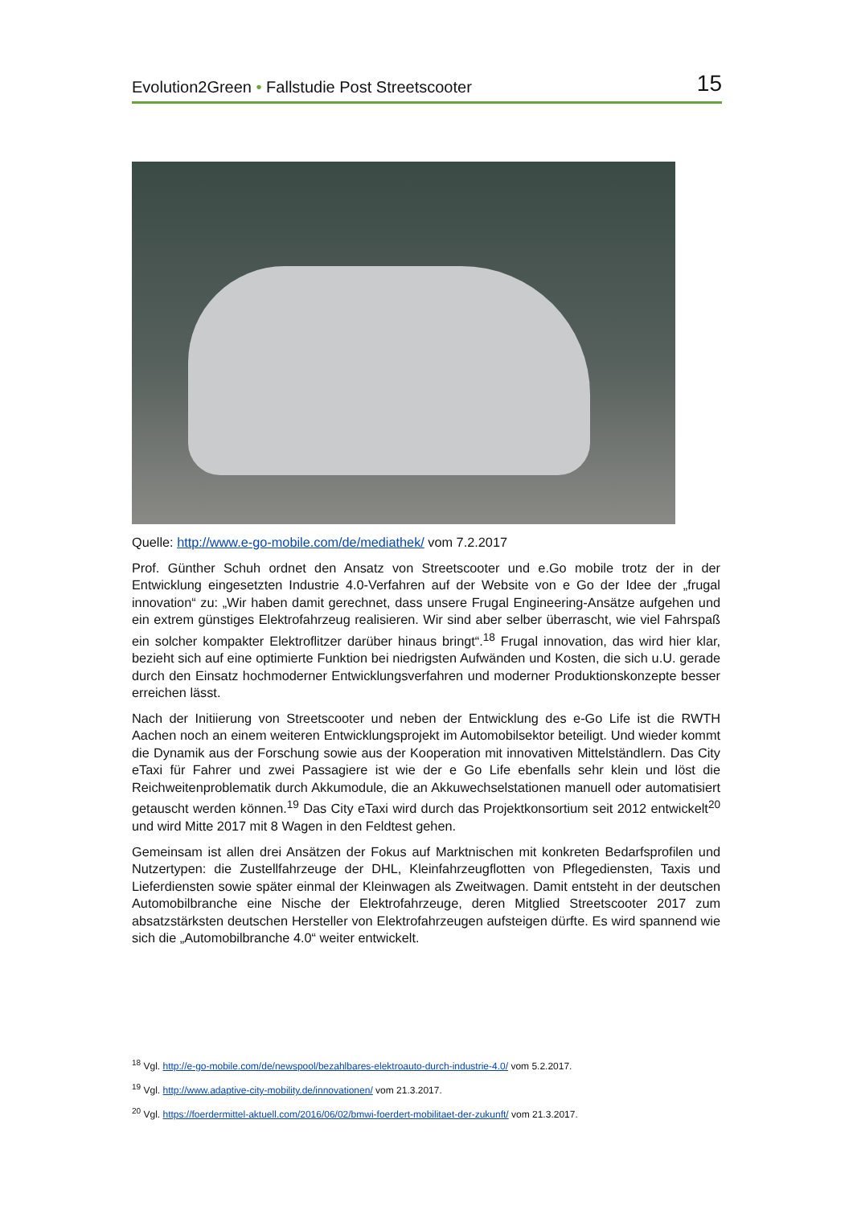Evolution2Green • Fallstudie Post Streetscooter 15
Quelle: http://www.e-go-mobile.com/de/mediathek/ vom 7.2.2017
Prof. Günther Schuh ordnet den Ansatz von Streetscooter und e.Go mobile trotz der in der Entwicklung eingesetzten Industrie 4.0-Verfahren auf der Website von e Go der Idee der „frugal innovation“ zu: „Wir haben damit gerechnet, dass unsere Frugal Engineering-Ansätze aufgehen und ein extrem günstiges Elektrofahrzeug realisieren. Wir sind aber selber überrascht, wie viel Fahrspaß ein solcher kompakter Elektroflitzer darüber hinaus bringt“.<sup>18</sup> Frugal innovation, das wird hier klar, bezieht sich auf eine optimierte Funktion bei niedrigsten Aufwänden und Kosten, die sich u.U. gerade durch den Einsatz hochmoderner Entwicklungsverfahren und moderner Produktionskonzepte besser erreichen lässt.
Nach der Initiierung von Streetscooter und neben der Entwicklung des e-Go Life ist die RWTH Aachen noch an einem weiteren Entwicklungsprojekt im Automobilsektor beteiligt. Und wieder kommt die Dynamik aus der Forschung sowie aus der Kooperation mit innovativen Mittelständlern. Das City eTaxi für Fahrer und zwei Passagiere ist wie der e Go Life ebenfalls sehr klein und löst die Reichweitenproblematik durch Akkumodule, die an Akkuwechselstationen manuell oder automatisiert getauscht werden können.<sup>19</sup> Das City eTaxi wird durch das Projektkonsortium seit 2012 entwickelt<sup>20</sup> und wird Mitte 2017 mit 8 Wagen in den Feldtest gehen.
Gemeinsam ist allen drei Ansätzen der Fokus auf Marktnischen mit konkreten Bedarfsprofilen und Nutzertypen: die Zustellfahrzeuge der DHL, Kleinfahrzeugflotten von Pflegediensten, Taxis und Lieferdiensten sowie später einmal der Kleinwagen als Zweitwagen. Damit entsteht in der deutschen Automobilbranche eine Nische der Elektrofahrzeuge, deren Mitglied Streetscooter 2017 zum absatzstärksten deutschen Hersteller von Elektrofahrzeugen aufsteigen dürfte. Es wird spannend wie sich die „Automobilbranche 4.0“ weiter entwickelt.
<sup>18</sup> Vgl. http://e-go-mobile.com/de/newspool/bezahlbares-elektroauto-durch-industrie-4.0/ vom 5.2.2017.
<sup>19</sup> Vgl. http://www.adaptive-city-mobility.de/innovationen/ vom 21.3.2017.
<sup>20</sup> Vgl. https://foerdermittel-aktuell.com/2016/06/02/bmwi-foerdert-mobilitaet-der-zukunft/ vom 21.3.2017.